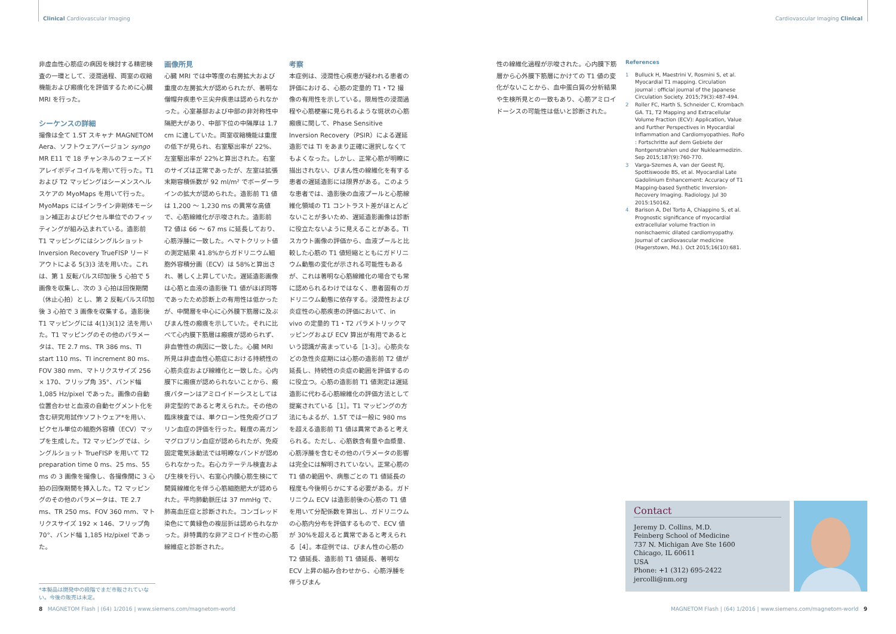Clinical Cardiovascular Imaging
Cardiovascular Imaging Clinical
非虚血性心筋症の病因を検討する精密検査の一環として、浸潤過程、両室の収縮機能および瘢痕化を評価するために心臓 MRI を行った。
シーケンスの詳細
撮像は全て 1.5T スキャナ MAGNETOM Aera、ソフトウェアバージョン syngo MR E11 で 18 チャンネルのフェーズドアレイボディコイルを用いて行った。T1 および T2 マッピングはシーメンスヘルスケアの MyoMaps を用いて行った。MyoMaps にはインライン非剛体モーション補正およびピクセル単位でのフィッティングが組み込まれている。造影前 T1 マッピングにはシングルショット Inversion Recovery TrueFISP リードアウトによる 5(3)3 法を用いた。これは、第 1 反転パルス印加後 5 心拍で 5 画像を収集し、次の 3 心拍は回復期間（休止心拍）とし、第 2 反転パルス印加後 3 心拍で 3 画像を収集する。造影後 T1 マッピングには 4(1)3(1)2 法を用いた。T1 マッピングのその他のパラメータは、TE 2.7 ms、TR 386 ms、TI start 110 ms、TI increment 80 ms、FOV 380 mm、マトリクスサイズ 256 × 170、フリップ角 35°、バンド幅 1,085 Hz/pixel であった。画像の自動位置合わせと血液の自動セグメント化を含む研究用試作ソフトウェア*を用い、ピクセル単位の細胞外容積（ECV）マップを生成した。T2 マッピングでは、シングルショット TrueFISP を用いて T2 preparation time 0 ms、25 ms、55 ms の 3 画像を撮像し、各撮像間に 3 心拍の回復期間を挿入した。T2 マッピングのその他のパラメータは、TE 2.7 ms、TR 250 ms、FOV 360 mm、マトリクスサイズ 192 × 146、フリップ角 70°、バンド幅 1,185 Hz/pixel であった。
*本製品は開発中の段階でまだ市販されていない。今後の販売は未定。
画像所見
心臓 MRI では中等度の右房拡大および重度の左房拡大が認められたが、著明な僧帽弁疾患や三尖弁疾患は認められなかった。心室基部および中部の非対称性中隔肥大があり、中部下位の中隔厚は 1.7 cm に達していた。両室収縮機能は重度の低下が見られ、右室駆出率が 22%、左室駆出率が 22%と算出された。右室のサイズは正常であったが、左室は拡張末期容積係数が 92 ml/m² でボーダーラインの拡大が認められた。造影前 T1 値は 1,200 ～ 1,230 ms の異常な高値で、心筋線維化が示唆された。造影前 T2 値は 66 ～ 67 ms に延長しており、心筋浮腫に一致した。ヘマトクリット値の測定結果 41.8%からガドリニウム細胞外容積分画（ECV）は 58%と算出され、著しく上昇していた。遅延造影画像は心筋と血液の造影後 T1 値がほぼ同等であったため診断上の有用性は低かったが、中間層を中心に心外膜下筋層に及ぶびまん性の瘢痕を示していた。それに比べて心内膜下筋層は瘢痕が認められず、非血管性の病因に一致した。心臓 MRI 所見は非虚血性心筋症における持続性の心筋炎症および線維化と一致した。心内膜下に瘢痕が認められないことから、瘢痕パターンはアミロイドーシスとしては非定型的であると考えられた。その他の臨床検査では、単クローン性免疫グロブリン血症の評価を行った。軽度の高ガンマグロブリン血症が認められたが、免疫固定電気泳動法では明瞭なバンドが認められなかった。右心カテーテル検査および生検を行い、右室心内膜心筋生検にて間質線維化を伴う心筋細胞肥大が認められた。平均肺動脈圧は 37 mmHg で、肺高血圧症と診断された。コンゴレッド染色にて黄緑色の複屈折は認められなかった。非特異的な非アミロイド性の心筋線維症と診断された。
考察
本症例は、浸潤性心疾患が疑われる患者の評価における、心筋の定量的 T1・T2 撮像の有用性を示している。限局性の浸潤過程や心筋梗塞に見られるような斑状の心筋瘢痕に関して、Phase Sensitive Inversion Recovery（PSIR）による遅延造影では TI をあまり正確に選択しなくてもよくなった。しかし、正常心筋が明瞭に描出されない、びまん性の線維化を有する患者の遅延造影には限界がある。このような患者では、造影後の血液プールと心筋線維化領域の T1 コントラスト差がほとんどないことが多いため、遅延造影画像は診断に役立たないように見えることがある。TI スカウト画像の評価から、血液プールと比較した心筋の T1 値短縮とともにガドリニウム動態の変化が示される可能性もあるが、これは著明な心筋線維化の場合でも常に認められるわけではなく、患者固有のガドリニウム動態に依存する。浸潤性および炎症性の心筋疾患の評価において、in vivo の定量的 T1・T2 パラメトリックマッピングおよび ECV 算出が有用であるという認識が高まっている［1-3］。心筋炎などの急性炎症期には心筋の造影前 T2 値が延長し、持続性の炎症の範囲を評価するのに役立つ。心筋の造影前 T1 値測定は遅延造影に代わる心筋線維化の評価方法として提案されている［1］。T1 マッピングの方法にもよるが、1.5T では一般に 980 ms を超える造影前 T1 値は異常であると考えられる。ただし、心筋鉄含有量や血漿量、心筋浮腫を含むその他のパラメータの影響は完全には解明されていない。正常心筋の T1 値の範囲や、病態ごとの T1 値延長の程度も今後明らかにする必要がある。ガドリニウム ECV は造影前後の心筋の T1 値を用いて分配係数を算出し、ガドリニウムの心筋内分布を評価するもので、ECV 値が 30%を超えると異常であると考えられる［4］。本症例では、びまん性の心筋の T2 値延長、造影前 T1 値延長、著明な ECV 上昇の組み合わせから、心筋浮腫を伴うびまん
性の線維化過程が示唆された。心内膜下筋層から心外膜下筋層にかけての T1 値の変化がないことから、血中蛋白質の分析結果や生検所見との一致もあり、心筋アミロイドーシスの可能性は低いと診断された。
References
1 Bulluck H, Maestrini V, Rosmini S, et al. Myocardial T1 mapping. Circulation journal : official journal of the Japanese Circulation Society. 2015;79(3):487-494.
2 Roller FC, Harth S, Schneider C, Krombach GA. T1, T2 Mapping and Extracellular Volume Fraction (ECV): Application, Value and Further Perspectives in Myocardial Inflammation and Cardiomyopathies. RoFo : Fortschritte auf dem Gebiete der Rontgenstrahlen und der Nuklearmedizin. Sep 2015;187(9):760-770.
3 Varga-Szemes A, van der Geest RJ, Spottiswoode BS, et al. Myocardial Late Gadolinium Enhancement: Accuracy of T1 Mapping-based Synthetic Inversion-Recovery Imaging. Radiology. Jul 30 2015:150162.
4 Barison A, Del Torto A, Chiappino S, et al. Prognostic significance of myocardial extracellular volume fraction in nonischaemic dilated cardiomyopathy. Journal of cardiovascular medicine (Hagerstown, Md.). Oct 2015;16(10):681.
Contact
Jeremy D. Collins, M.D.
Feinberg School of Medicine
737 N. Michigan Ave Ste 1600
Chicago, IL 60611
USA
Phone: +1 (312) 695-2422
jercolli@nm.org
8 MAGNETOM Flash | (64) 1/2016 | www.siemens.com/magnetom-world
MAGNETOM Flash | (64) 1/2016 | www.siemens.com/magnetom-world 9